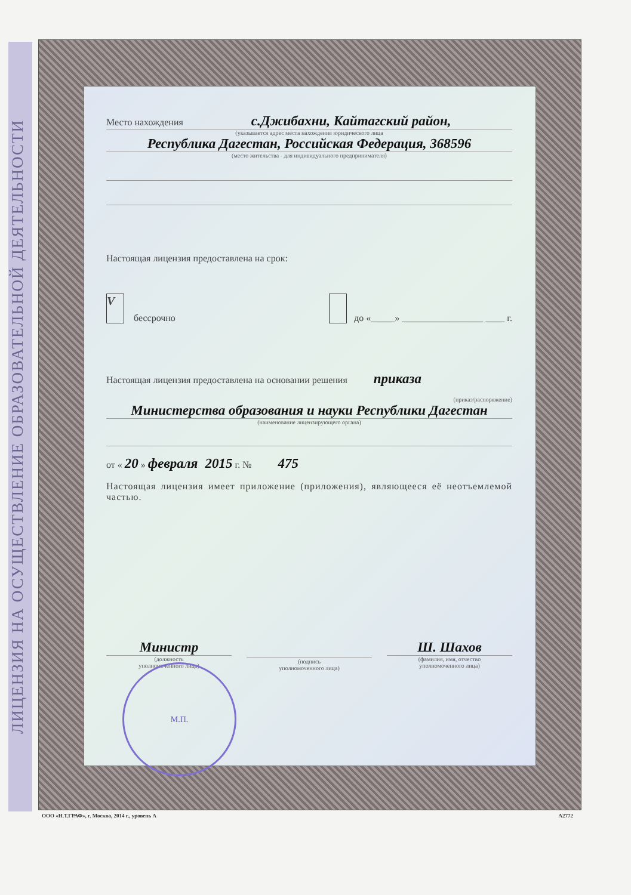ЛИЦЕНЗИЯ НА ОСУЩЕСТВЛЕНИЕ ОБРАЗОВАТЕЛЬНОЙ ДЕЯТЕЛЬНОСТИ
Место нахождения с.Джибахни, Кайтагский район,
(указывается адрес места нахождения юридического лица
Республика Дагестан, Российская Федерация, 368596
(место жительства - для индивидуального предпринимателя)
Настоящая лицензия предоставлена на срок:
V бессрочно до «_____» _________________ ____ г.
Настоящая лицензия предоставлена на основании решения приказа
(приказ/распоряжение)
Министерства образования и науки Республики Дагестан
(наименование лицензирующего органа)
от « 20 » февраля 2015 г. № 475
Настоящая лицензия имеет приложение (приложения), являющееся её неотъемлемой частью.
Министр
(должность
уполномоченного лица)
(подпись
уполномоченного лица)
Ш. Шахов
(фамилия, имя, отчество
уполномоченного лица)
М.П.
ООО «Н.Т.ГРАФ», г. Москва, 2014 г., уровень А А2772